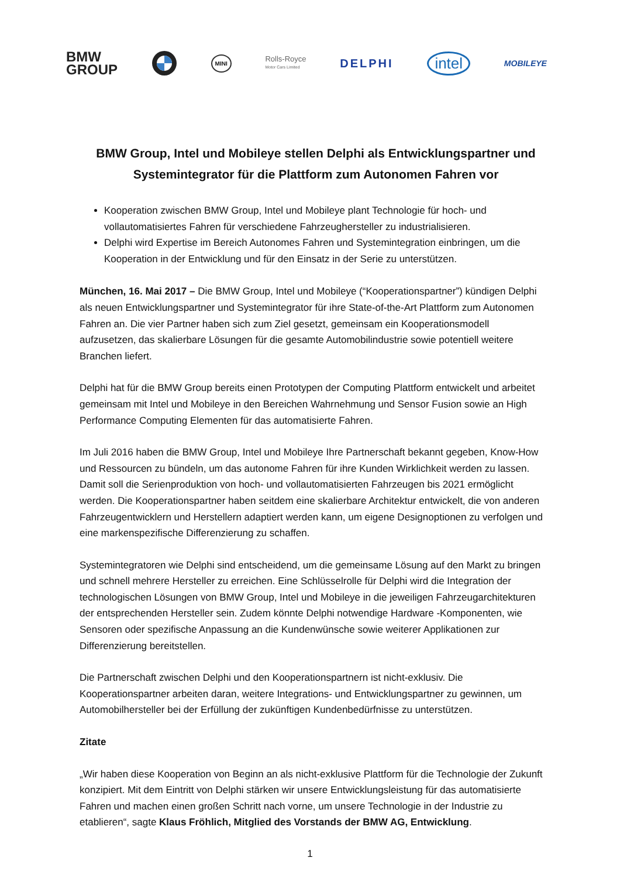BMW
GROUP
MINI
Rolls-Royce
Motor Cars Limited
DELPHI
intel
MOBILEYE
BMW Group, Intel und Mobileye stellen Delphi als Entwicklungspartner und Systemintegrator für die Plattform zum Autonomen Fahren vor
Kooperation zwischen BMW Group, Intel und Mobileye plant Technologie für hoch- und vollautomatisiertes Fahren für verschiedene Fahrzeughersteller zu industrialisieren.
Delphi wird Expertise im Bereich Autonomes Fahren und Systemintegration einbringen, um die Kooperation in der Entwicklung und für den Einsatz in der Serie zu unterstützen.
München, 16. Mai 2017 – Die BMW Group, Intel und Mobileye (“Kooperationspartner”) kündigen Delphi als neuen Entwicklungspartner und Systemintegrator für ihre State-of-the-Art Plattform zum Autonomen Fahren an. Die vier Partner haben sich zum Ziel gesetzt, gemeinsam ein Kooperationsmodell aufzusetzen, das skalierbare Lösungen für die gesamte Automobilindustrie sowie potentiell weitere Branchen liefert.
Delphi hat für die BMW Group bereits einen Prototypen der Computing Plattform entwickelt und arbeitet gemeinsam mit Intel und Mobileye in den Bereichen Wahrnehmung und Sensor Fusion sowie an High Performance Computing Elementen für das automatisierte Fahren.
Im Juli 2016 haben die BMW Group, Intel und Mobileye Ihre Partnerschaft bekannt gegeben, Know-How und Ressourcen zu bündeln, um das autonome Fahren für ihre Kunden Wirklichkeit werden zu lassen. Damit soll die Serienproduktion von hoch- und vollautomatisierten Fahrzeugen bis 2021 ermöglicht werden. Die Kooperationspartner haben seitdem eine skalierbare Architektur entwickelt, die von anderen Fahrzeugentwicklern und Herstellern adaptiert werden kann, um eigene Designoptionen zu verfolgen und eine markenspezifische Differenzierung zu schaffen.
Systemintegratoren wie Delphi sind entscheidend, um die gemeinsame Lösung auf den Markt zu bringen und schnell mehrere Hersteller zu erreichen. Eine Schlüsselrolle für Delphi wird die Integration der technologischen Lösungen von BMW Group, Intel und Mobileye in die jeweiligen Fahrzeugarchitekturen der entsprechenden Hersteller sein. Zudem könnte Delphi notwendige Hardware -Komponenten, wie Sensoren oder spezifische Anpassung an die Kundenwünsche sowie weiterer Applikationen zur Differenzierung bereitstellen.
Die Partnerschaft zwischen Delphi und den Kooperationspartnern ist nicht-exklusiv. Die Kooperationspartner arbeiten daran, weitere Integrations- und Entwicklungspartner zu gewinnen, um Automobilhersteller bei der Erfüllung der zukünftigen Kundenbedürfnisse zu unterstützen.
Zitate
„Wir haben diese Kooperation von Beginn an als nicht-exklusive Plattform für die Technologie der Zukunft konzipiert. Mit dem Eintritt von Delphi stärken wir unsere Entwicklungsleistung für das automatisierte Fahren und machen einen großen Schritt nach vorne, um unsere Technologie in der Industrie zu etablieren“, sagte Klaus Fröhlich, Mitglied des Vorstands der BMW AG, Entwicklung.
1